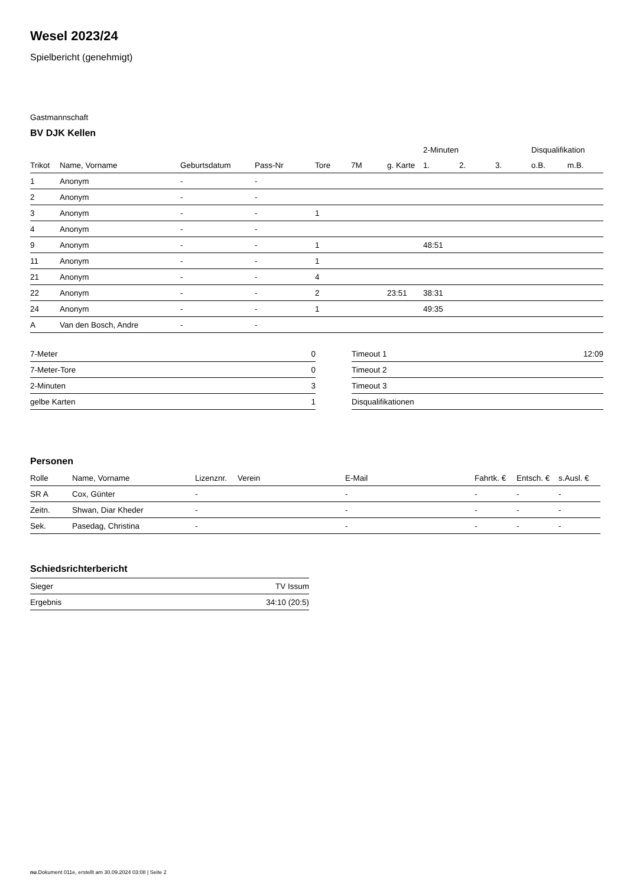Wesel 2023/24
Spielbericht (genehmigt)
Gastmannschaft
BV DJK Kellen
| | | | | | | | 2-Minuten | | | Disqualifikation | |
| --- | --- | --- | --- | --- | --- | --- | --- | --- | --- | --- | --- |
| Trikot | Name, Vorname | Geburtsdatum | Pass-Nr | Tore | 7M | g. Karte | 1. | 2. | 3. | o.B. | m.B. |
| 1 | Anonym | - | - | | | | | | | | |
| 2 | Anonym | - | - | | | | | | | | |
| 3 | Anonym | - | - | 1 | | | | | | | |
| 4 | Anonym | - | - | | | | | | | | |
| 9 | Anonym | - | - | 1 | | | 48:51 | | | | |
| 11 | Anonym | - | - | 1 | | | | | | | |
| 21 | Anonym | - | - | 4 | | | | | | | |
| 22 | Anonym | - | - | 2 | | 23:51 | 38:31 | | | | |
| 24 | Anonym | - | - | 1 | | | 49:35 | | | | |
| A | Van den Bosch, Andre | - | - | | | | | | | | |
| 7-Meter | 0 |
| 7-Meter-Tore | 0 |
| 2-Minuten | 3 |
| gelbe Karten | 1 |
| Timeout 1 | 12:09 |
| Timeout 2 | |
| Timeout 3 | |
| Disqualifikationen | |
Personen
| Rolle | Name, Vorname | Lizenznr. | Verein | E-Mail | Fahrtk. € | Entsch. € | s.Ausl. € |
| --- | --- | --- | --- | --- | --- | --- | --- |
| SR A | Cox, Günter | - | | - | - | - | - |
| Zeitn. | Shwan, Diar Kheder | - | | - | - | - | - |
| Sek. | Pasedag, Christina | - | | - | - | - | - |
Schiedsrichterbericht
| Sieger | TV Issum |
| Ergebnis | 34:10 (20:5) |
nu.Dokument 011e, erstellt am 30.09.2024 03:08 | Seite 2